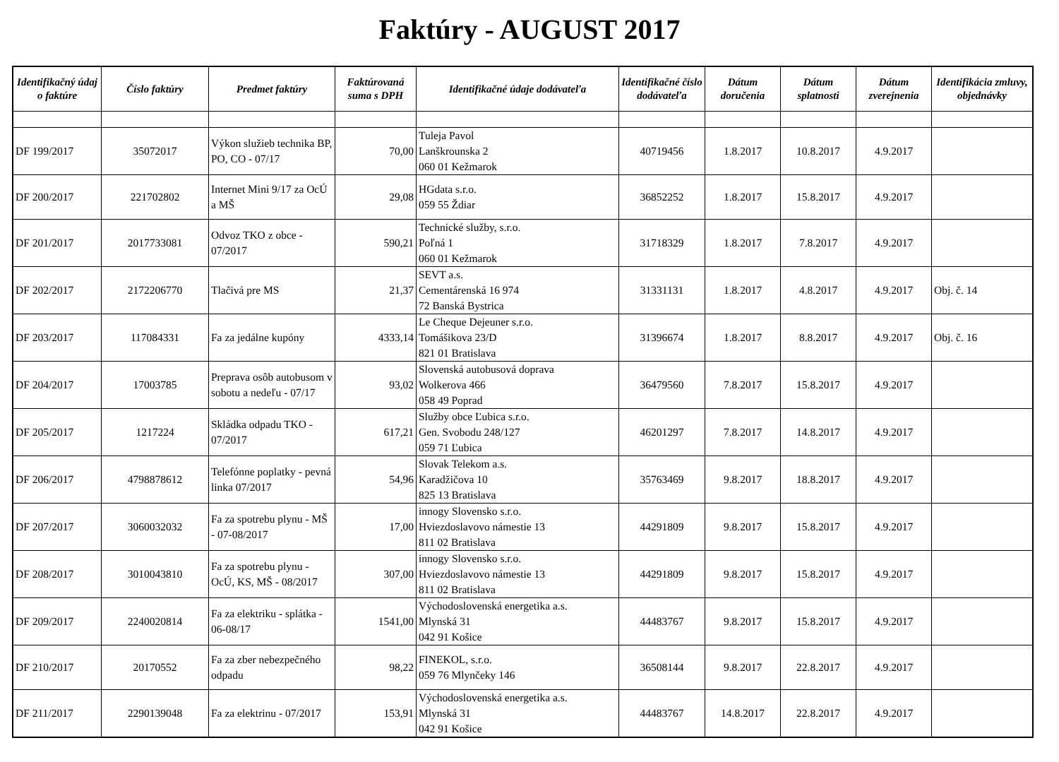Faktúry - AUGUST 2017
| Identifikačný údaj o faktúre | Číslo faktúry | Predmet faktúry | Faktúrovaná suma s DPH | Identifikačné údaje dodávateľa | Identifikačné číslo dodávateľa | Dátum doručenia | Dátum splatnosti | Dátum zverejnenia | Identifikácia zmluvy, objednávky |
| --- | --- | --- | --- | --- | --- | --- | --- | --- | --- |
| DF 199/2017 | 35072017 | Výkon služieb technika BP, PO, CO - 07/17 | 70,00 | Tuleja Pavol Lanškrounska 2 060 01 Kežmarok | 40719456 | 1.8.2017 | 10.8.2017 | 4.9.2017 | |
| DF 200/2017 | 221702802 | Internet Mini 9/17 za OcÚ a MŠ | 29,08 | HGdata s.r.o. 059 55 Ždiar | 36852252 | 1.8.2017 | 15.8.2017 | 4.9.2017 | |
| DF 201/2017 | 2017733081 | Odvoz TKO z obce - 07/2017 | 590,21 | Technické služby, s.r.o. Poľná 1 060 01 Kežmarok | 31718329 | 1.8.2017 | 7.8.2017 | 4.9.2017 | |
| DF 202/2017 | 2172206770 | Tlačivá pre MS | 21,37 | SEVT a.s. Cementárenská 16 974 72 Banská Bystrica | 31331131 | 1.8.2017 | 4.8.2017 | 4.9.2017 | Obj. č. 14 |
| DF 203/2017 | 117084331 | Fa za jedálne kupóny | 4333,14 | Le Cheque Dejeuner s.r.o. Tomášikova 23/D 821 01 Bratislava | 31396674 | 1.8.2017 | 8.8.2017 | 4.9.2017 | Obj. č. 16 |
| DF 204/2017 | 17003785 | Preprava osôb autobusom v sobotu a nedeľu - 07/17 | 93,02 | Slovenská autobusová doprava Wolkerova 466 058 49 Poprad | 36479560 | 7.8.2017 | 15.8.2017 | 4.9.2017 | |
| DF 205/2017 | 1217224 | Skládka odpadu TKO - 07/2017 | 617,21 | Služby obce Ľubica s.r.o. Gen. Svobodu 248/127 059 71 Ľubica | 46201297 | 7.8.2017 | 14.8.2017 | 4.9.2017 | |
| DF 206/2017 | 4798878612 | Telefónne poplatky - pevná linka 07/2017 | 54,96 | Slovak Telekom a.s. Karadžičova 10 825 13 Bratislava | 35763469 | 9.8.2017 | 18.8.2017 | 4.9.2017 | |
| DF 207/2017 | 3060032032 | Fa za spotrebu plynu - MŠ - 07-08/2017 | 17,00 | innogy Slovensko s.r.o. Hviezdoslavovo námestie 13 811 02 Bratislava | 44291809 | 9.8.2017 | 15.8.2017 | 4.9.2017 | |
| DF 208/2017 | 3010043810 | Fa za spotrebu plynu - OcÚ, KS, MŠ - 08/2017 | 307,00 | innogy Slovensko s.r.o. Hviezdoslavovo námestie 13 811 02 Bratislava | 44291809 | 9.8.2017 | 15.8.2017 | 4.9.2017 | |
| DF 209/2017 | 2240020814 | Fa za elektriku - splátka - 06-08/17 | 1541,00 | Východoslovenská energetika a.s. Mlynská 31 042 91 Košice | 44483767 | 9.8.2017 | 15.8.2017 | 4.9.2017 | |
| DF 210/2017 | 20170552 | Fa za zber nebezpečného odpadu | 98,22 | FINEKOL, s.r.o. 059 76 Mlynčeky 146 | 36508144 | 9.8.2017 | 22.8.2017 | 4.9.2017 | |
| DF 211/2017 | 2290139048 | Fa za elektrinu - 07/2017 | 153,91 | Východoslovenská energetika a.s. Mlynská 31 042 91 Košice | 44483767 | 14.8.2017 | 22.8.2017 | 4.9.2017 | |